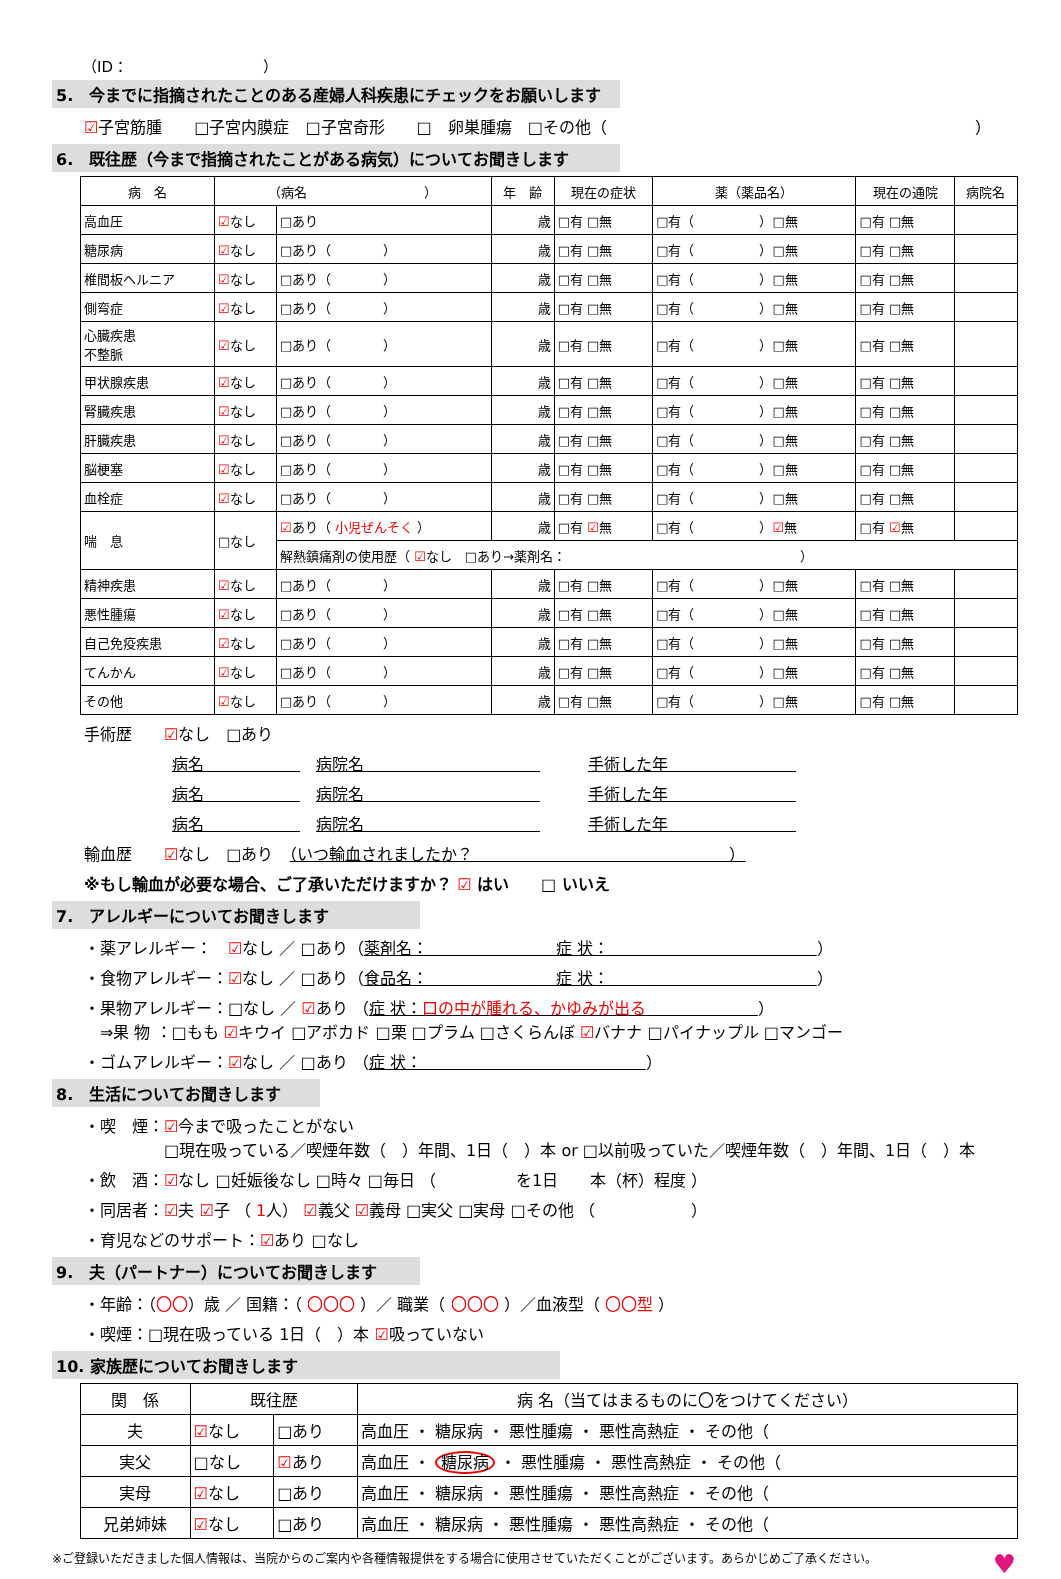（ID：　　　　　　　　　）
5.　今までに指摘されたことのある産婦人科疾患にチェックをお願いします
☑子宮筋腫　　□子宮内膜症　□子宮奇形　　□　卵巣腫瘍　□その他（　　　　　　　　　　　　　　　　　　　　　　　）
6.　既往歴（今まで指摘されたことがある病気）についてお聞きします
| 病 名 | （病名 ） | | 年 齢 | 現在の症状 | 薬（薬品名） | 現在の通院 | 病院名 |
| --- | --- | --- | --- | --- | --- | --- | --- |
| 高血圧 | ☑ なし | □あり | 歳 | □有 □無 | □有（ ）□無 | □有 □無 | |
| 糖尿病 | ☑ なし | □あり（ ） | 歳 | □有 □無 | □有（ ）□無 | □有 □無 | |
| 椎間板ヘルニア | ☑ なし | □あり（ ） | 歳 | □有 □無 | □有（ ）□無 | □有 □無 | |
| 側弯症 | ☑ なし | □あり（ ） | 歳 | □有 □無 | □有（ ）□無 | □有 □無 | |
| 心臓疾患 不整脈 | ☑ なし | □あり（ ） | 歳 | □有 □無 | □有（ ）□無 | □有 □無 | |
| 甲状腺疾患 | ☑ なし | □あり（ ） | 歳 | □有 □無 | □有（ ）□無 | □有 □無 | |
| 腎臓疾患 | ☑ なし | □あり（ ） | 歳 | □有 □無 | □有（ ）□無 | □有 □無 | |
| 肝臓疾患 | ☑ なし | □あり（ ） | 歳 | □有 □無 | □有（ ）□無 | □有 □無 | |
| 脳梗塞 | ☑ なし | □あり（ ） | 歳 | □有 □無 | □有（ ）□無 | □有 □無 | |
| 血栓症 | ☑ なし | □あり（ ） | 歳 | □有 □無 | □有（ ）□無 | □有 □無 | |
| 喘 息 | □なし | ☑ あり（ 小児ぜんそく ） | 歳 | □有 ☑ 無 | □有（ ） ☑ 無 | □有 ☑ 無 | |
| | | 解熱鎮痛剤の使用歴（ ☑ なし □あり→薬剤名： ） | | | | | |
| 精神疾患 | ☑ なし | □あり（ ） | 歳 | □有 □無 | □有（ ）□無 | □有 □無 | |
| 悪性腫瘍 | ☑ なし | □あり（ ） | 歳 | □有 □無 | □有（ ）□無 | □有 □無 | |
| 自己免疫疾患 | ☑ なし | □あり（ ） | 歳 | □有 □無 | □有（ ）□無 | □有 □無 | |
| てんかん | ☑ なし | □あり（ ） | 歳 | □有 □無 | □有（ ）□無 | □有 □無 | |
| その他 | ☑ なし | □あり（ ） | 歳 | □有 □無 | □有（ ）□無 | □有 □無 | |
手術歴　　☑なし　□あり
病名　　　　　　　病院名　　　　　　　　　　　　　　手術した年　　　　　　　　
病名　　　　　　　病院名　　　　　　　　　　　　　　手術した年　　　　　　　　
病名　　　　　　　病院名　　　　　　　　　　　　　　手術した年　　　　　　　　
輸血歴　　☑なし　□あり　（いつ輸血されましたか？　　　　　　　　　　　　　　　　）
※もし輸血が必要な場合、ご了承いただけますか？ ☑ はい　　□ いいえ
7.　アレルギーについてお聞きします
・薬アレルギー：　☑なし ／ □あり（薬剤名：　　　　　　　　症 状：　　　　　　　　　　　　　）
・食物アレルギー：☑なし ／ □あり（食品名：　　　　　　　　症 状：　　　　　　　　　　　　　）
・果物アレルギー：□なし ／ ☑あり （症 状：口の中が腫れる、かゆみが出る　　　　　　　）
　⇒果 物 ：□もも ☑キウイ □アボカド □栗 □プラム □さくらんぼ ☑バナナ □パイナップル □マンゴー
・ゴムアレルギー：☑なし ／ □あり （症 状：　　　　　　　　　　　　　　）
8.　生活についてお聞きします
・喫　煙：☑今まで吸ったことがない
　　　　　□現在吸っている／喫煙年数（　）年間、1日（　）本 or □以前吸っていた／喫煙年数（　）年間、1日（　）本
・飲　酒：☑なし □妊娠後なし □時々 □毎日 （　　　　　を1日　　本（杯）程度 ）
・同居者：☑夫 ☑子 （ 1人） ☑義父 ☑義母 □実父 □実母 □その他 （　　　　　　）
・育児などのサポート：☑あり □なし
9.　夫（パートナー）についてお聞きします
・年齢：（〇〇）歳 ／ 国籍：（ 〇〇〇 ）／ 職業（ 〇〇〇 ）／血液型（ 〇〇型 ）
・喫煙：□現在吸っている 1日（　）本 ☑吸っていない
10. 家族歴についてお聞きします
| 関 係 | 既往歴 | | 病 名（当てはまるものに〇をつけてください） |
| --- | --- | --- | --- |
| 夫 | ☑ なし | □あり | 高血圧 ・ 糖尿病 ・ 悪性腫瘍 ・ 悪性高熱症 ・ その他（ |
| 実父 | □なし | ☑ あり | 高血圧 ・ 糖尿病 ・ 悪性腫瘍 ・ 悪性高熱症 ・ その他（ |
| 実母 | ☑ なし | □あり | 高血圧 ・ 糖尿病 ・ 悪性腫瘍 ・ 悪性高熱症 ・ その他（ |
| 兄弟姉妹 | ☑ なし | □あり | 高血圧 ・ 糖尿病 ・ 悪性腫瘍 ・ 悪性高熱症 ・ その他（ |
※ご登録いただきました個人情報は、当院からのご案内や各種情報提供をする場合に使用させていただくことがございます。あらかじめご了承ください。 ♥